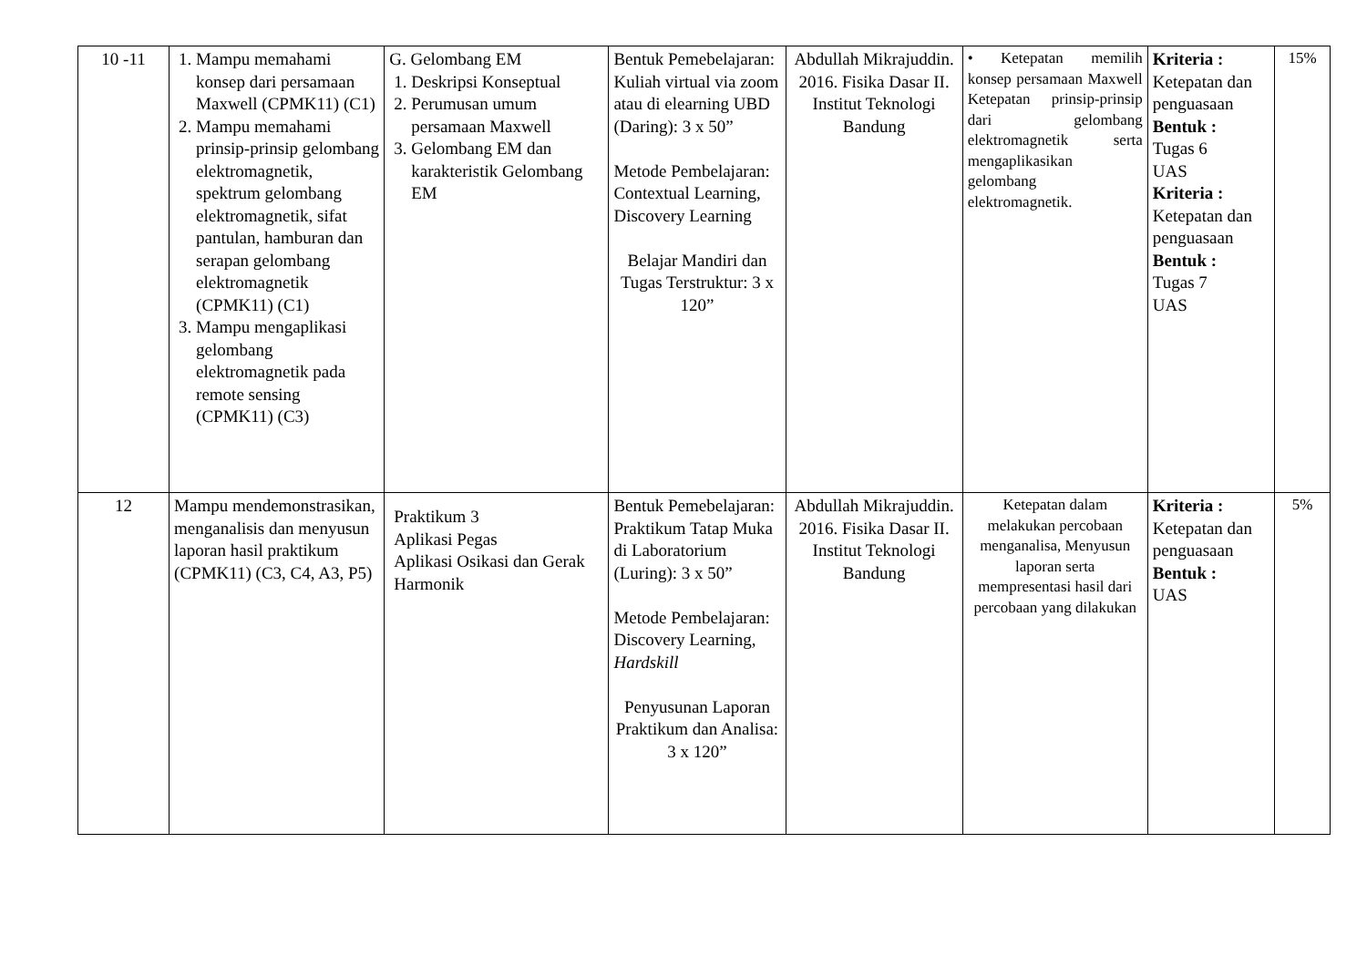| 10 -11 | 1. Mampu memahami konsep dari persamaan Maxwell (CPMK11) (C1) 2. Mampu memahami prinsip-prinsip gelombang elektromagnetik, spektrum gelombang elektromagnetik, sifat pantulan, hamburan dan serapan gelombang elektromagnetik (CPMK11) (C1) 3. Mampu mengaplikasi gelombang elektromagnetik pada remote sensing (CPMK11) (C3) | G. Gelombang EM 1. Deskripsi Konseptual 2. Perumusan umum persamaan Maxwell 3. Gelombang EM dan karakteristik Gelombang EM | Bentuk Pemebelajaran: Kuliah virtual via zoom atau di elearning UBD (Daring): 3 x 50” Metode Pembelajaran: Contextual Learning, Discovery Learning Belajar Mandiri dan Tugas Terstruktur: 3 x 120” | Abdullah Mikrajuddin. 2016. Fisika Dasar II. Institut Teknologi Bandung | • Ketepatan memilih konsep persamaan Maxwell Ketepatan prinsip-prinsip dari gelombang elektromagnetik serta mengaplikasikan gelombang elektromagnetik. | Kriteria : Ketepatan dan penguasaan Bentuk : Tugas 6 UAS Kriteria : Ketepatan dan penguasaan Bentuk : Tugas 7 UAS | 15% |
| 12 | Mampu mendemonstrasikan, menganalisis dan menyusun laporan hasil praktikum (CPMK11) (C3, C4, A3, P5) | Praktikum 3 Aplikasi Pegas Aplikasi Osikasi dan Gerak Harmonik | Bentuk Pemebelajaran: Praktikum Tatap Muka di Laboratorium (Luring): 3 x 50” Metode Pembelajaran: Discovery Learning, Hardskill Penyusunan Laporan Praktikum dan Analisa: 3 x 120” | Abdullah Mikrajuddin. 2016. Fisika Dasar II. Institut Teknologi Bandung | Ketepatan dalam melakukan percobaan menganalisa, Menyusun laporan serta mempresentasi hasil dari percobaan yang dilakukan | Kriteria : Ketepatan dan penguasaan Bentuk : UAS | 5% |